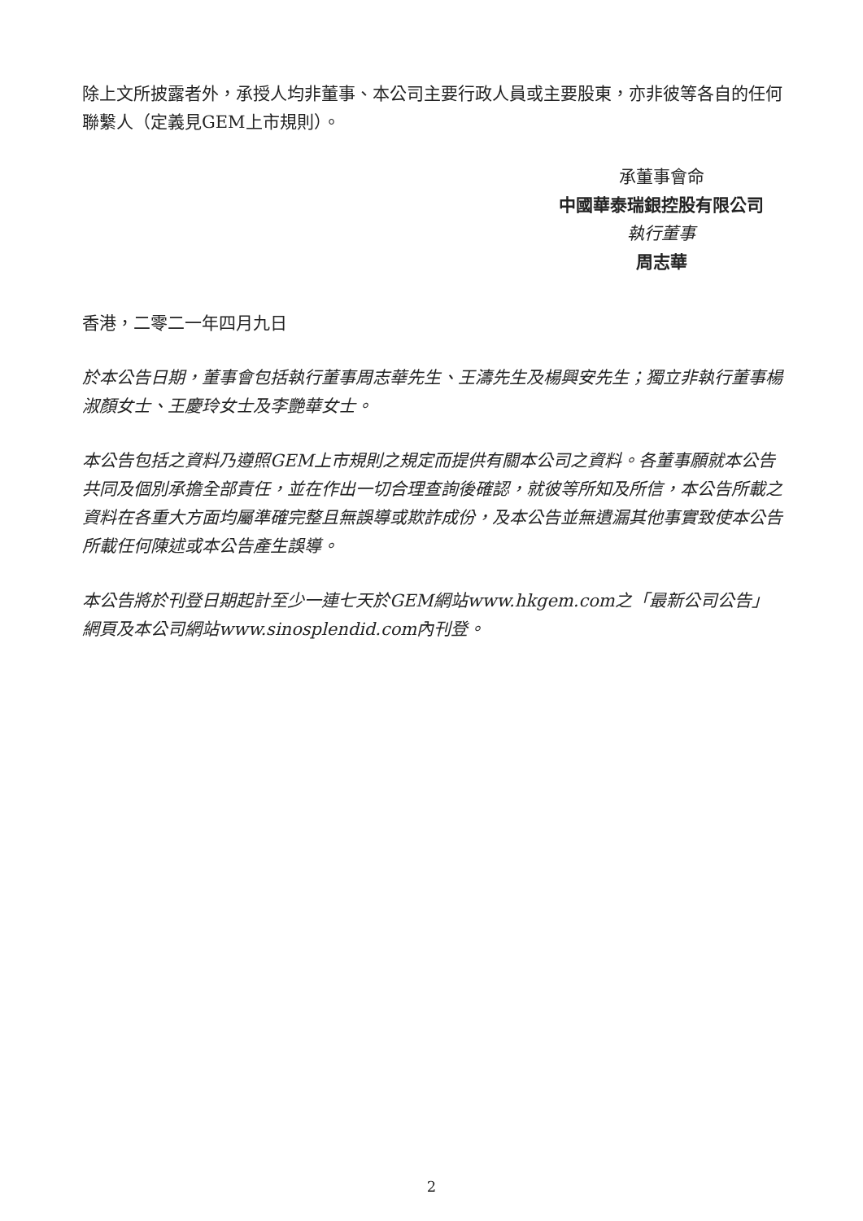除上文所披露者外，承授人均非董事、本公司主要行政人員或主要股東，亦非彼等各自的任何聯繫人（定義見GEM上市規則）。
承董事會命
中國華泰瑞銀控股有限公司
執行董事
周志華
香港，二零二一年四月九日
於本公告日期，董事會包括執行董事周志華先生、王濤先生及楊興安先生；獨立非執行董事楊淑顏女士、王慶玲女士及李艷華女士。
本公告包括之資料乃遵照GEM上市規則之規定而提供有關本公司之資料。各董事願就本公告共同及個別承擔全部責任，並在作出一切合理查詢後確認，就彼等所知及所信，本公告所載之資料在各重大方面均屬準確完整且無誤導或欺詐成份，及本公告並無遺漏其他事實致使本公告所載任何陳述或本公告產生誤導。
本公告將於刊登日期起計至少一連七天於GEM網站www.hkgem.com之「最新公司公告」網頁及本公司網站www.sinosplendid.com內刊登。
2